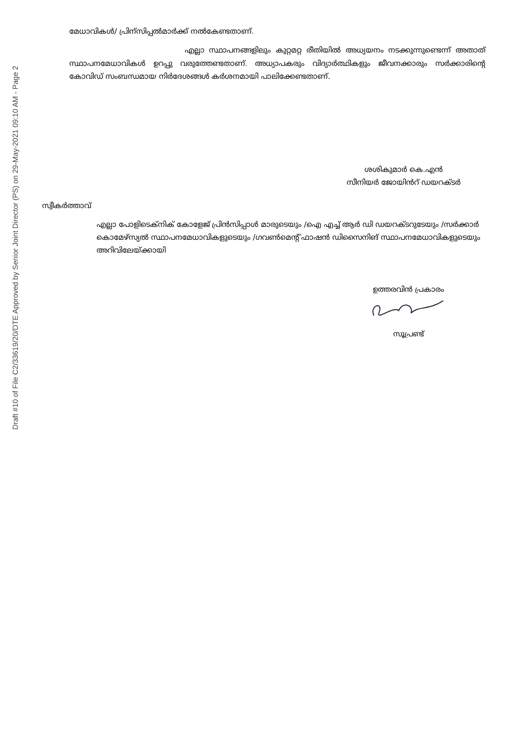Draft #10 of File C2/33619/20/DTE Approved by Senior Joint Director (PS) on 29-May-2021 09:10 AM - Page 2
മേധാവികൾ/ പ്രിന്സിപ്പൽമാർക്ക് നൽകേണ്ടതാണ്.
എല്ലാ സ്ഥാപനങ്ങളിലും കുറ്റമറ്റ രീതിയിൽ അധ്യയനം നടക്കുന്നുണ്ടെന്ന് അതാത് സ്ഥാപനമേധാവികൾ ഉറപ്പു വരുത്തേണ്ടതാണ്. അധ്യാപകരും വിദ്യാർത്ഥികളും ജീവനക്കാരും സർക്കാരിന്റെ കോവിഡ് സംബന്ധമായ നിർദേശങ്ങൾ കർശനമായി പാലിക്കേണ്ടതാണ്.
ശശികുമാർ കെ.എൻ
സീനിയർ ജോയിൻറ് ഡയറക്ടർ
സ്വീകർത്താവ്
എല്ലാ പോളിടെക്നിക് കോളേജ് പ്രിൻസിപ്പാൾ മാരുടെയും /ഐ എച്ച് ആർ ഡി ഡയറക്ടറുടേയും /സർക്കാർ കൊമേഴ്സ്യൽ സ്ഥാപനമേധാവികളുടെയും /ഗവൺമെന്റ് ഫാഷൻ ഡിസൈനിങ് സ്ഥാപനമേധാവികളുടെയും അറിവിലേയ്ക്കായി
ഉത്തരവിൻ പ്രകാരം
സൂപ്രണ്ട്